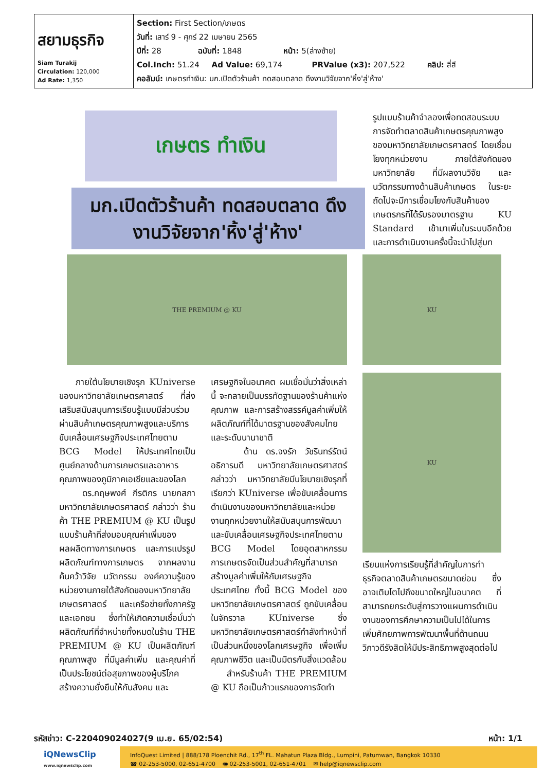| สยามธุรกิจ Siam Turakij Circulation: 120,000 Ad Rate: 1,350 | Section: First Section/เกษตร วันที่: เสาร์ 9 - ศุกร์ 22 เมษายน 2565 ปีที่: 28 ฉบับที่: 1848 หน้า: 5(ล่างซ้าย) Col.Inch: 51.24 Ad Value: 69,174 PRValue (x3): 207,522 คลิป: สี่สี คอลัมน์: เกษตรทำเงิน: มก.เปิดตัวร้านค้า ทดสอบตลาด ดึงงานวิจัยจาก'หิ้ง'สู่'ห้าง' |
เกษตร ทำเงิน
มก.เปิดตัวร้านค้า ทดสอบตลาด ดึงงานวิจัยจาก'หิ้ง'สู่'ห้าง'
รูปแบบร้านค้าจำลองเพื่อทดสอบระบบการจัดทำตลาดสินค้าเกษตรคุณภาพสูงของมหาวิทยาลัยเกษตรศาสตร์ โดยเชื่อมโยงทุกหน่วยงาน ภายใต้สังกัดของมหาวิทยาลัย ที่มีผลงานวิจัย และนวัตกรรมทางด้านสินค้าเกษตร ในระยะถัดไปจะมีการเชื่อมโยงกับสินค้าของเกษตรกรที่ได้รับรองมาตรฐาน KU Standard เข้ามาเพิ่มในระบบอีกด้วย และการดำเนินงานครั้งนี้จะนำไปสู่บท
THE PREMIUM @ KU
ภายใต้นโยบายเชิงรุก KUniverse ของมหาวิทยาลัยเกษตรศาสตร์ ที่ส่งเสริมสนับสนุนการเรียนรู้แบบมีส่วนร่วม ผ่านสินค้าเกษตรคุณภาพสูงและบริการ ขับเคลื่อนเศรษฐกิจประเทศไทยตาม BCG Model ให้ประเทศไทยเป็นศูนย์กลางด้านการเกษตรและอาหารคุณภาพของภูมิภาคเอเชียและของโลก
ดร.กฤษพงศ์ กีรติกร นายกสภามหาวิทยาลัยเกษตรศาสตร์ กล่าวว่า ร้านค้า THE PREMIUM @ KU เป็นรูปแบบร้านค้าที่ส่งมอบคุณค่าเพิ่มของผลผลิตทางการเกษตร และการแปรรูปผลิตภัณฑ์ทางการเกษตร จากผลงานค้นคว้าวิจัย นวัตกรรม องค์ความรู้ของหน่วยงานภายใต้สังกัดของมหาวิทยาลัยเกษตรศาสตร์ และเครือข่ายทั้งภาครัฐและเอกชน ซึ่งทำให้เกิดความเชื่อมั่นว่าผลิตภัณฑ์ที่จำหน่ายทั้งหมดในร้าน THE PREMIUM @ KU เป็นผลิตภัณฑ์คุณภาพสูง ที่มีมูลค่าเพิ่ม และคุณค่าที่เป็นประโยชน์ต่อสุขภาพของผู้บริโภค สร้างความยั่งยืนให้กับสังคม และ
เศรษฐกิจในอนาคต ผมเชื่อมั่นว่าสิ่งเหล่านี้ จะกลายเป็นบรรทัดฐานของร้านค้าแห่งคุณภาพ และการสร้างสรรค์มูลค่าเพิ่มให้ผลิตภัณฑ์ที่ได้มาตรฐานของสังคมไทย และระดับนานาชาติ
ด้าน ดร.จงรัก วัชรินทร์รัตน์ อธิการบดี มหาวิทยาลัยเกษตรศาสตร์ กล่าวว่า มหาวิทยาลัยมีนโยบายเชิงรุกที่เรียกว่า KUniverse เพื่อขับเคลื่อนการดำเนินงานของมหาวิทยาลัยและหน่วยงานทุกหน่วยงานให้สนับสนุนการพัฒนาและขับเคลื่อนเศรษฐกิจประเทศไทยตาม BCG Model โดยอุตสาหกรรมการเกษตรจัดเป็นส่วนสำคัญที่สามารถสร้างมูลค่าเพิ่มให้กับเศรษฐกิจประเทศไทย ทั้งนี้ BCG Model ของมหาวิทยาลัยเกษตรศาสตร์ ถูกขับเคลื่อนในจักรวาล KUniverse ซึ่งมหาวิทยาลัยเกษตรศาสตร์กำลังทำหน้าที่เป็นส่วนหนึ่งของโลกเศรษฐกิจ เพื่อเพิ่มคุณภาพชีวิต และเป็นมิตรกับสิ่งแวดล้อม
สำหรับร้านค้า THE PREMIUM @ KU ถือเป็นก้าวแรกของการจัดทำ
KU
KU
เรียนแห่งการเรียนรู้ที่สำคัญในการทำธุรกิจตลาดสินค้าเกษตรขนาดย่อม ซึ่งอาจเติบโตไปถึงขนาดใหญ่ในอนาคต ที่สามารถยกระดับสู่การวางแผนการดำเนินงานของการศึกษาความเป็นไปได้ในการเพิ่มศักยภาพการพัฒนาพื้นที่ด้านถนนวิภาวดีรังสิตให้มีประสิทธิภาพสูงสุดต่อไป
รหัสข่าว: C-220409024027(9 เม.ย. 65/02:54) หน้า: 1/1
iQNewsClip
www.iqnewsclip.com
InfoQuest Limited | 888/178 Ploenchit Rd., 17<sup>th</sup> FL. Mahatun Plaza Bldg., Lumpini, Patumwan, Bangkok 10330
☎ 02-253-5000, 02-651-4700 🖷 02-253-5001, 02-651-4701 ✉ help@iqnewsclip.com